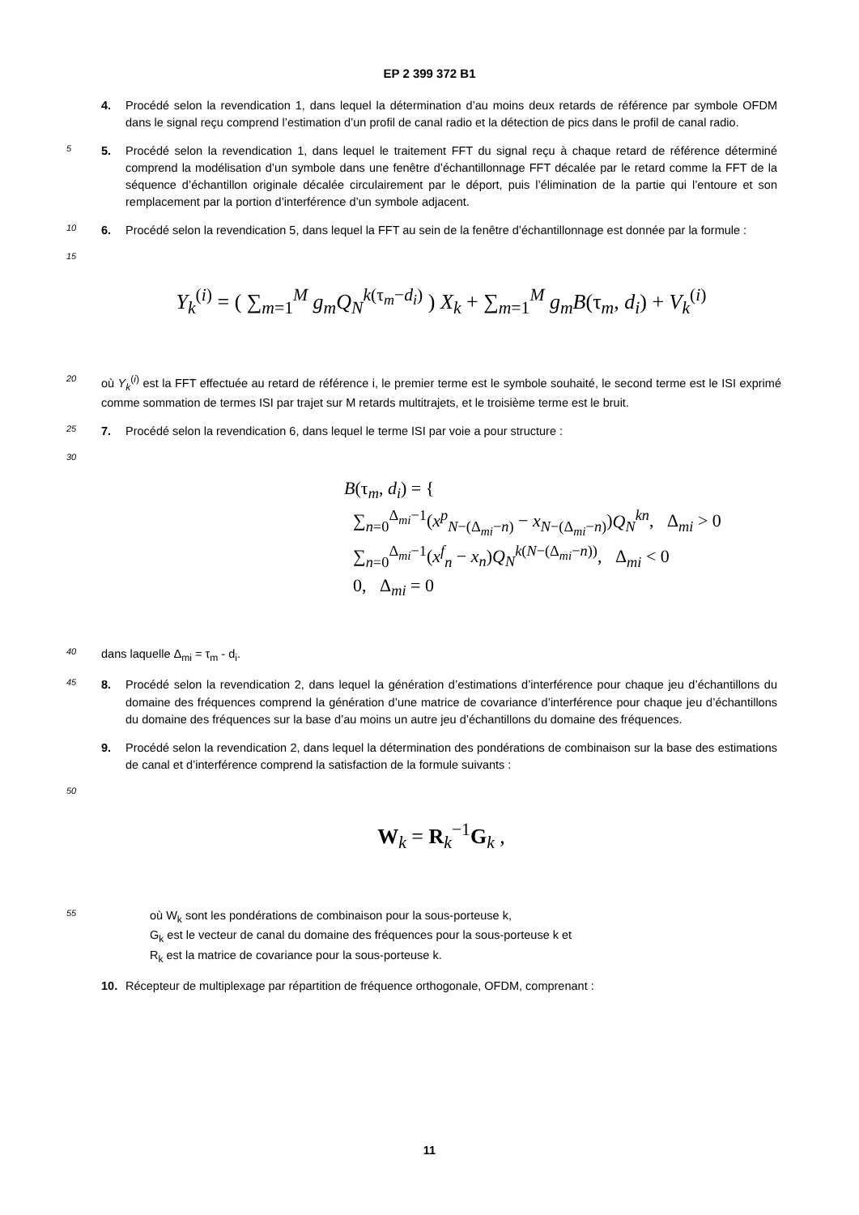EP 2 399 372 B1
4. Procédé selon la revendication 1, dans lequel la détermination d’au moins deux retards de référence par symbole OFDM dans le signal reçu comprend l’estimation d’un profil de canal radio et la détection de pics dans le profil de canal radio.
5
5. Procédé selon la revendication 1, dans lequel le traitement FFT du signal reçu à chaque retard de référence déterminé comprend la modélisation d’un symbole dans une fenêtre d’échantillonnage FFT décalée par le retard comme la FFT de la séquence d’échantillon originale décalée circulairement par le déport, puis l’élimination de la partie qui l’entoure et son remplacement par la portion d’interférence d’un symbole adjacent.
10
6. Procédé selon la revendication 5, dans lequel la FFT au sein de la fenêtre d’échantillonnage est donnée par la formule :
15
Y<sub>k</sub><sup>(i)</sup> = ( ∑<sub>m=1</sub><sup>M</sup> g<sub>m</sub>Q<sub>N</sub><sup>k(τ<sub>m</sub>−d<sub>i</sub>)</sup> ) X<sub>k</sub> + ∑<sub>m=1</sub><sup>M</sup> g<sub>m</sub>B(τ<sub>m</sub>, d<sub>i</sub>) + V<sub>k</sub><sup>(i)</sup>
20
où Y<sub>k</sub><sup>(i)</sup> est la FFT effectuée au retard de référence i, le premier terme est le symbole souhaité, le second terme est le ISI exprimé comme sommation de termes ISI par trajet sur M retards multitrajets, et le troisième terme est le bruit.
25
7. Procédé selon la revendication 6, dans lequel le terme ISI par voie a pour structure :
30
B(τ<sub>m</sub>, d<sub>i</sub>) = {
∑<sub>n=0</sub><sup>Δ<sub>mi</sub>−1</sup>(x<sup>p</sup><sub>N−(Δ<sub>mi</sub>−n)</sub> − x<sub>N−(Δ<sub>mi</sub>−n)</sub>)Q<sub>N</sub><sup>kn</sup>, Δ<sub>mi</sub> > 0
∑<sub>n=0</sub><sup>Δ<sub>mi</sub>−1</sup>(x<sup>f</sup><sub>n</sub> − x<sub>n</sub>)Q<sub>N</sub><sup>k(N−(Δ<sub>mi</sub>−n))</sup>, Δ<sub>mi</sub> < 0
0, Δ<sub>mi</sub> = 0
40
dans laquelle Δ<sub>mi</sub> = τ<sub>m</sub> - d<sub>i</sub>.
45
8. Procédé selon la revendication 2, dans lequel la génération d’estimations d’interférence pour chaque jeu d’échantillons du domaine des fréquences comprend la génération d’une matrice de covariance d’interférence pour chaque jeu d’échantillons du domaine des fréquences sur la base d’au moins un autre jeu d’échantillons du domaine des fréquences.
9. Procédé selon la revendication 2, dans lequel la détermination des pondérations de combinaison sur la base des estimations de canal et d’interférence comprend la satisfaction de la formule suivants :
50
W<sub>k</sub> = R<sub>k</sub><sup>−1</sup>G<sub>k</sub> ,
55
où W<sub>k</sub> sont les pondérations de combinaison pour la sous-porteuse k,
G<sub>k</sub> est le vecteur de canal du domaine des fréquences pour la sous-porteuse k et
R<sub>k</sub> est la matrice de covariance pour la sous-porteuse k.
10. Récepteur de multiplexage par répartition de fréquence orthogonale, OFDM, comprenant :
11